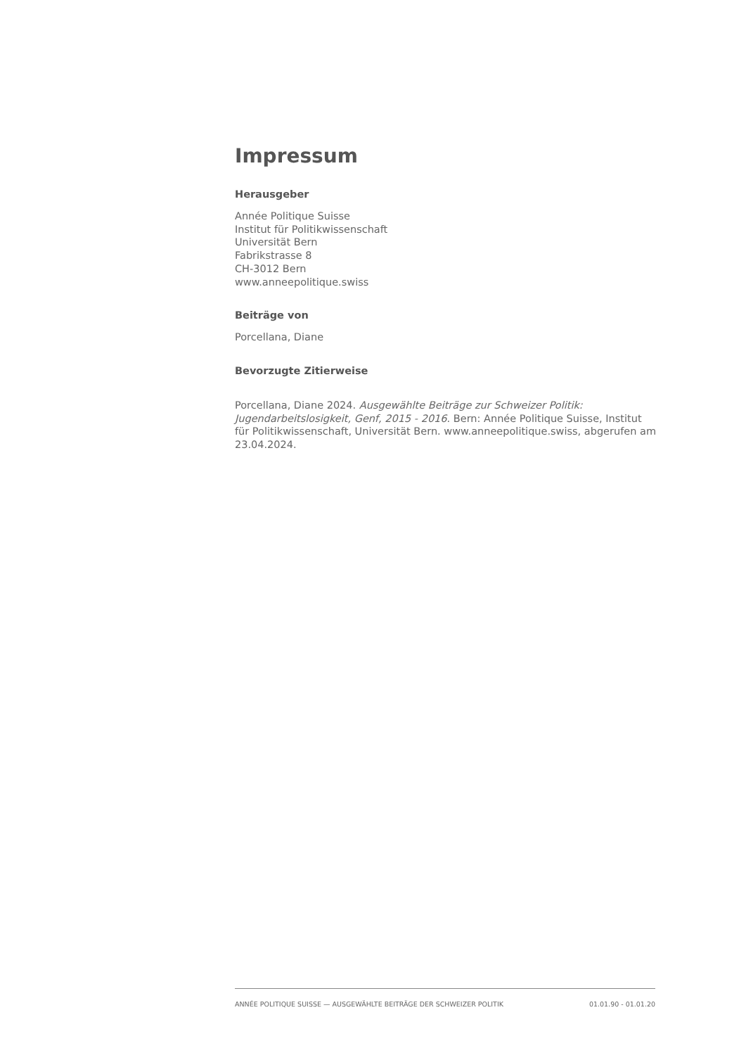Impressum
Herausgeber
Année Politique Suisse
Institut für Politikwissenschaft
Universität Bern
Fabrikstrasse 8
CH-3012 Bern
www.anneepolitique.swiss
Beiträge von
Porcellana, Diane
Bevorzugte Zitierweise
Porcellana, Diane 2024. Ausgewählte Beiträge zur Schweizer Politik: Jugendarbeitslosigkeit, Genf, 2015 - 2016. Bern: Année Politique Suisse, Institut für Politikwissenschaft, Universität Bern. www.anneepolitique.swiss, abgerufen am 23.04.2024.
ANNÉE POLITIQUE SUISSE — AUSGEWÄHLTE BEITRÄGE DER SCHWEIZER POLITIK 01.01.90 - 01.01.20